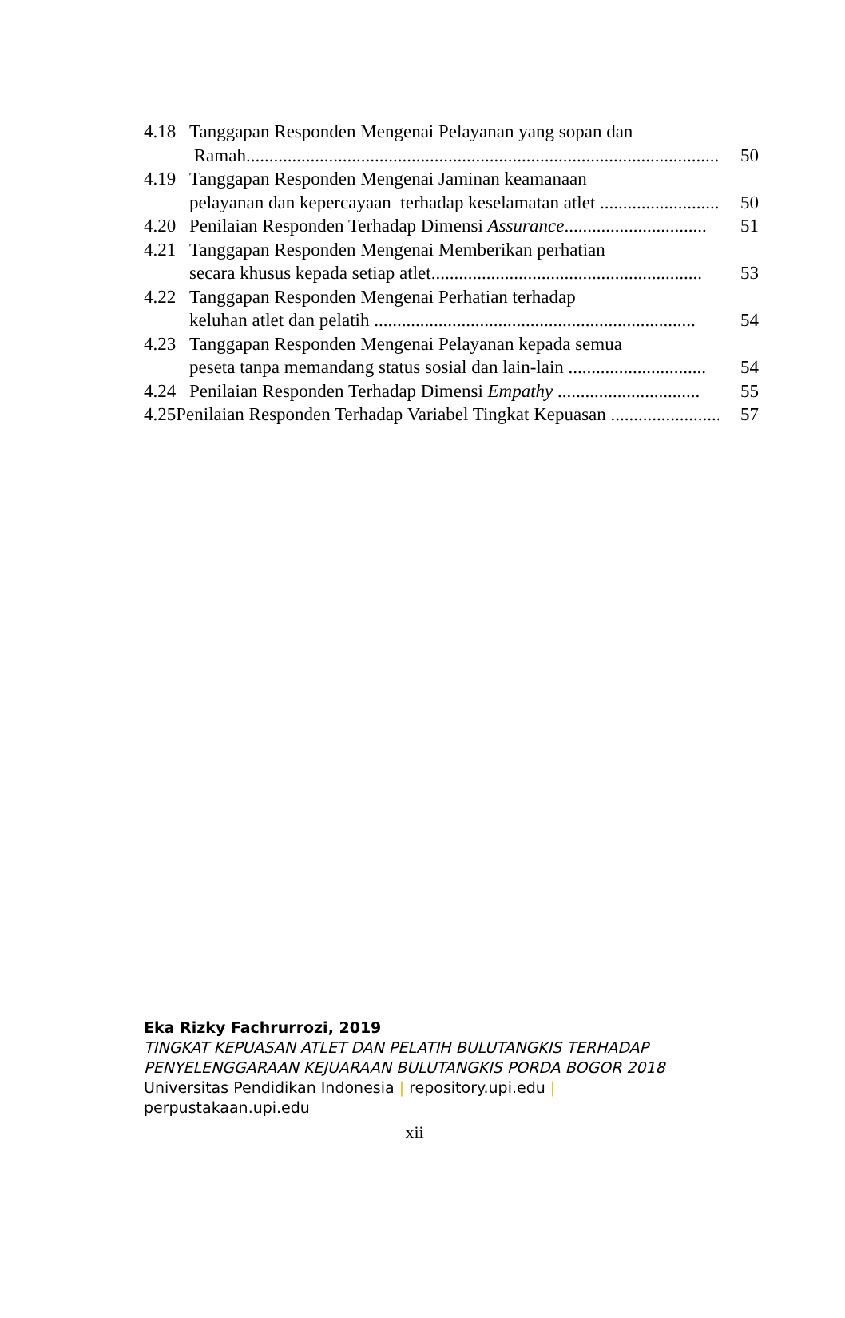4.18 Tanggapan Responden Mengenai Pelayanan yang sopan dan
Ramah....................................................................................................... 50
4.19 Tanggapan Responden Mengenai Jaminan keamanaan
pelayanan dan kepercayaan terhadap keselamatan atlet ............................... 50
4.20 Penilaian Responden Terhadap Dimensi Assurance............................... 51
4.21 Tanggapan Responden Mengenai Memberikan perhatian
secara khusus kepada setiap atlet........................................................... 53
4.22 Tanggapan Responden Mengenai Perhatian terhadap
keluhan atlet dan pelatih ...................................................................... 54
4.23 Tanggapan Responden Mengenai Pelayanan kepada semua
peseta tanpa memandang status sosial dan lain-lain .............................. 54
4.24 Penilaian Responden Terhadap Dimensi Empathy ............................... 55
4.25Penilaian Responden Terhadap Variabel Tingkat Kepuasan .......................... 57
Eka Rizky Fachrurrozi, 2019
TINGKAT KEPUASAN ATLET DAN PELATIH BULUTANGKIS TERHADAP
PENYELENGGARAAN KEJUARAAN BULUTANGKIS PORDA BOGOR 2018
Universitas Pendidikan Indonesia | repository.upi.edu |
perpustakaan.upi.edu
xii